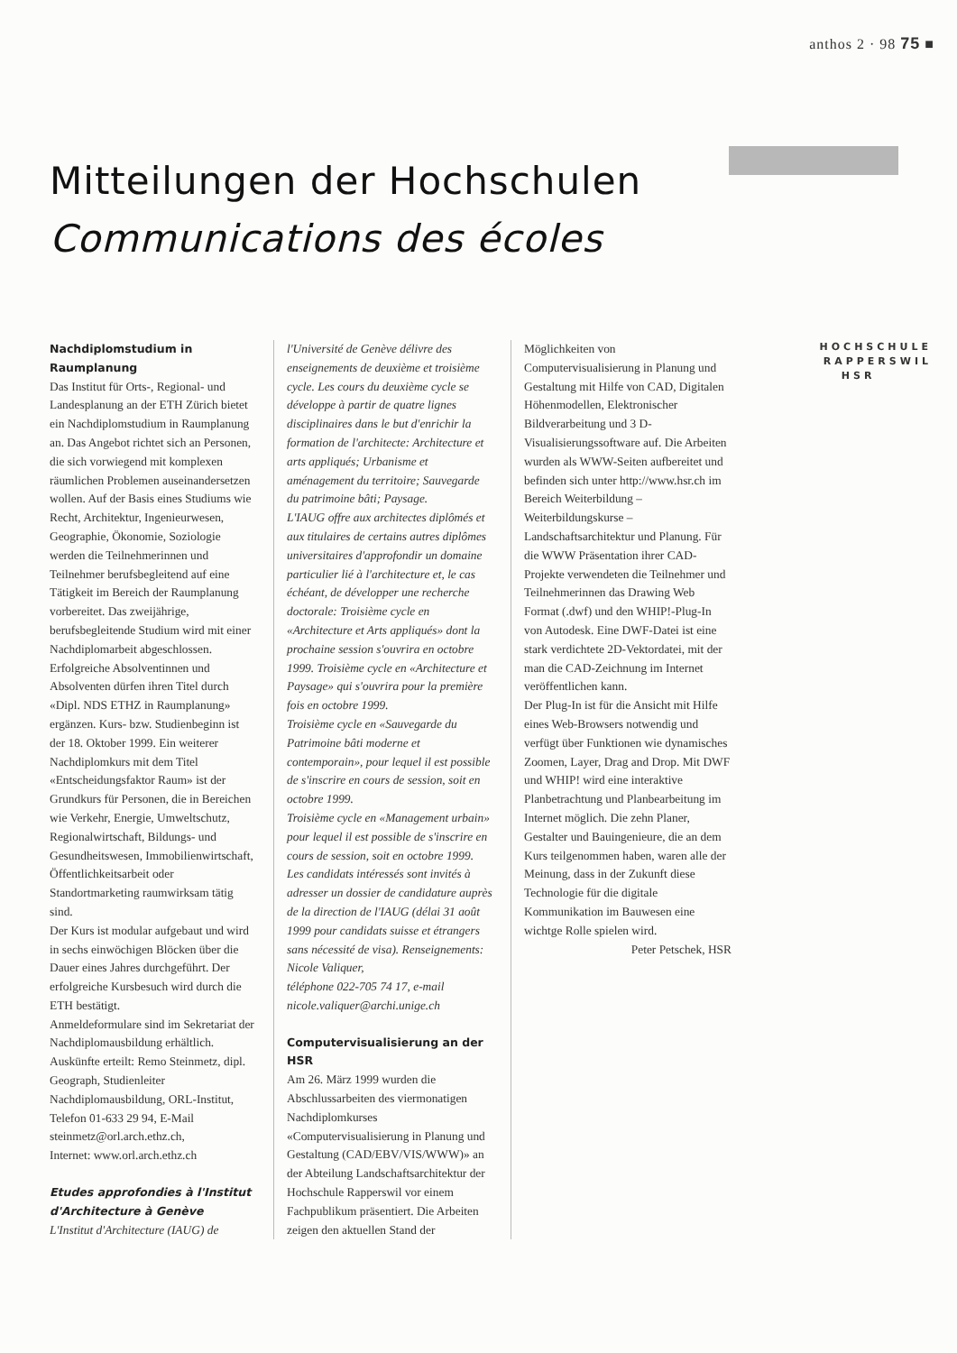anthos 2 · 98 75 ■
Mitteilungen der Hochschulen
Communications des écoles
Nachdiplomstudium in Raumplanung
Das Institut für Orts-, Regional- und Landesplanung an der ETH Zürich bietet ein Nachdiplomstudium in Raumplanung an. Das Angebot richtet sich an Personen, die sich vorwiegend mit komplexen räumlichen Problemen auseinandersetzen wollen. Auf der Basis eines Studiums wie Recht, Architektur, Ingenieurwesen, Geographie, Ökonomie, Soziologie werden die Teilnehmerinnen und Teilnehmer berufsbegleitend auf eine Tätigkeit im Bereich der Raumplanung vorbereitet. Das zweijährige, berufsbegleitende Studium wird mit einer Nachdiplomarbeit abgeschlossen. Erfolgreiche Absolventinnen und Absolventen dürfen ihren Titel durch «Dipl. NDS ETHZ in Raumplanung» ergänzen. Kurs- bzw. Studienbeginn ist der 18. Oktober 1999. Ein weiterer Nachdiplomkurs mit dem Titel «Entscheidungsfaktor Raum» ist der Grundkurs für Personen, die in Bereichen wie Verkehr, Energie, Umweltschutz, Regionalwirtschaft, Bildungs- und Gesundheitswesen, Immobilienwirtschaft, Öffentlichkeitsarbeit oder Standortmarketing raumwirksam tätig sind.
Der Kurs ist modular aufgebaut und wird in sechs einwöchigen Blöcken über die Dauer eines Jahres durchgeführt. Der erfolgreiche Kursbesuch wird durch die ETH bestätigt.
Anmeldeformulare sind im Sekretariat der Nachdiplomausbildung erhältlich. Auskünfte erteilt: Remo Steinmetz, dipl. Geograph, Studienleiter Nachdiplomausbildung, ORL-Institut,
Telefon 01-633 29 94, E-Mail steinmetz@orl.arch.ethz.ch,
Internet: www.orl.arch.ethz.ch
Etudes approfondies à l'Institut d'Architecture à Genève
L'Institut d'Architecture (IAUG) de
l'Université de Genève délivre des enseignements de deuxième et troisième cycle. Les cours du deuxième cycle se développe à partir de quatre lignes disciplinaires dans le but d'enrichir la formation de l'architecte: Architecture et arts appliqués; Urbanisme et aménagement du territoire; Sauvegarde du patrimoine bâti; Paysage.
L'IAUG offre aux architectes diplômés et aux titulaires de certains autres diplômes universitaires d'approfondir un domaine particulier lié à l'architecture et, le cas échéant, de développer une recherche doctorale: Troisième cycle en «Architecture et Arts appliqués» dont la prochaine session s'ouvrira en octobre 1999. Troisième cycle en «Architecture et Paysage» qui s'ouvrira pour la première fois en octobre 1999.
Troisième cycle en «Sauvegarde du Patrimoine bâti moderne et contemporain», pour lequel il est possible de s'inscrire en cours de session, soit en octobre 1999.
Troisième cycle en «Management urbain» pour lequel il est possible de s'inscrire en cours de session, soit en octobre 1999.
Les candidats intéressés sont invités à adresser un dossier de candidature auprès de la direction de l'IAUG (délai 31 août 1999 pour candidats suisse et étrangers sans nécessité de visa). Renseignements: Nicole Valiquer,
téléphone 022-705 74 17, e-mail nicole.valiquer@archi.unige.ch
Computervisualisierung an der HSR
Am 26. März 1999 wurden die Abschlussarbeiten des viermonatigen Nachdiplomkurses «Computervisualisierung in Planung und Gestaltung (CAD/EBV/VIS/WWW)» an der Abteilung Landschaftsarchitektur der Hochschule Rapperswil vor einem Fachpublikum präsentiert. Die Arbeiten zeigen den aktuellen Stand der
Möglichkeiten von Computervisualisierung in Planung und Gestaltung mit Hilfe von CAD, Digitalen Höhenmodellen, Elektronischer Bildverarbeitung und 3 D-Visualisierungssoftware auf. Die Arbeiten wurden als WWW-Seiten aufbereitet und befinden sich unter http://www.hsr.ch im Bereich Weiterbildung – Weiterbildungskurse – Landschaftsarchitektur und Planung. Für die WWW Präsentation ihrer CAD-Projekte verwendeten die Teilnehmer und Teilnehmerinnen das Drawing Web Format (.dwf) und den WHIP!-Plug-In von Autodesk. Eine DWF-Datei ist eine stark verdichtete 2D-Vektordatei, mit der man die CAD-Zeichnung im Internet veröffentlichen kann.
Der Plug-In ist für die Ansicht mit Hilfe eines Web-Browsers notwendig und verfügt über Funktionen wie dynamisches Zoomen, Layer, Drag and Drop. Mit DWF und WHIP! wird eine interaktive Planbetrachtung und Planbearbeitung im Internet möglich. Die zehn Planer, Gestalter und Bauingenieure, die an dem Kurs teilgenommen haben, waren alle der Meinung, dass in der Zukunft diese Technologie für die digitale Kommunikation im Bauwesen eine wichtge Rolle spielen wird.
Peter Petschek, HSR
HOCHSCHULE
RAPPERSWIL
HSR